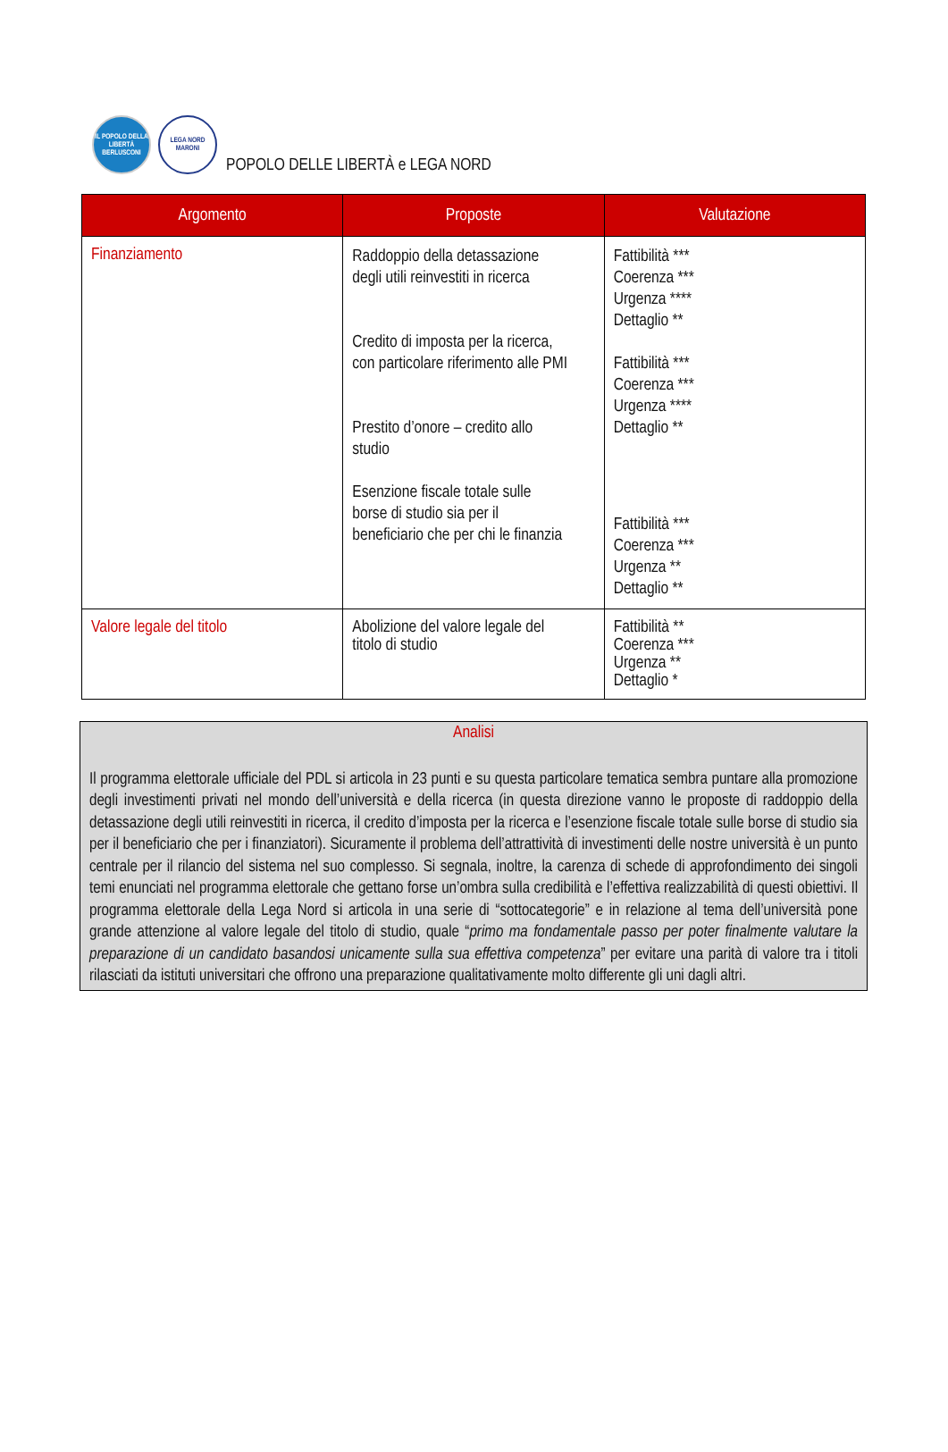IL POPOLO DELLA LIBERTÀ BERLUSCONI
LEGA NORD MARONI
POPOLO DELLE LIBERTÀ e LEGA NORD
| Argomento | Proposte | Valutazione |
| --- | --- | --- |
| Finanziamento | Raddoppio della detassazione degli utili reinvestiti in ricerca Credito di imposta per la ricerca, con particolare riferimento alle PMI Prestito d’onore – credito allo studio Esenzione fiscale totale sulle borse di studio sia per il beneficiario che per chi le finanzia | Fattibilità *** Coerenza *** Urgenza **** Dettaglio ** Fattibilità *** Coerenza *** Urgenza **** Dettaglio ** Fattibilità *** Coerenza *** Urgenza ** Dettaglio ** |
| Valore legale del titolo | Abolizione del valore legale del titolo di studio | Fattibilità ** Coerenza *** Urgenza ** Dettaglio * |
Analisi
Il programma elettorale ufficiale del PDL si articola in 23 punti e su questa particolare tematica sembra puntare alla promozione degli investimenti privati nel mondo dell’università e della ricerca (in questa direzione vanno le proposte di raddoppio della detassazione degli utili reinvestiti in ricerca, il credito d’imposta per la ricerca e l’esenzione fiscale totale sulle borse di studio sia per il beneficiario che per i finanziatori). Sicuramente il problema dell’attrattività di investimenti delle nostre università è un punto centrale per il rilancio del sistema nel suo complesso. Si segnala, inoltre, la carenza di schede di approfondimento dei singoli temi enunciati nel programma elettorale che gettano forse un’ombra sulla credibilità e l’effettiva realizzabilità di questi obiettivi. Il programma elettorale della Lega Nord si articola in una serie di “sottocategorie” e in relazione al tema dell’università pone grande attenzione al valore legale del titolo di studio, quale “primo ma fondamentale passo per poter finalmente valutare la preparazione di un candidato basandosi unicamente sulla sua effettiva competenza” per evitare una parità di valore tra i titoli rilasciati da istituti universitari che offrono una preparazione qualitativamente molto differente gli uni dagli altri.